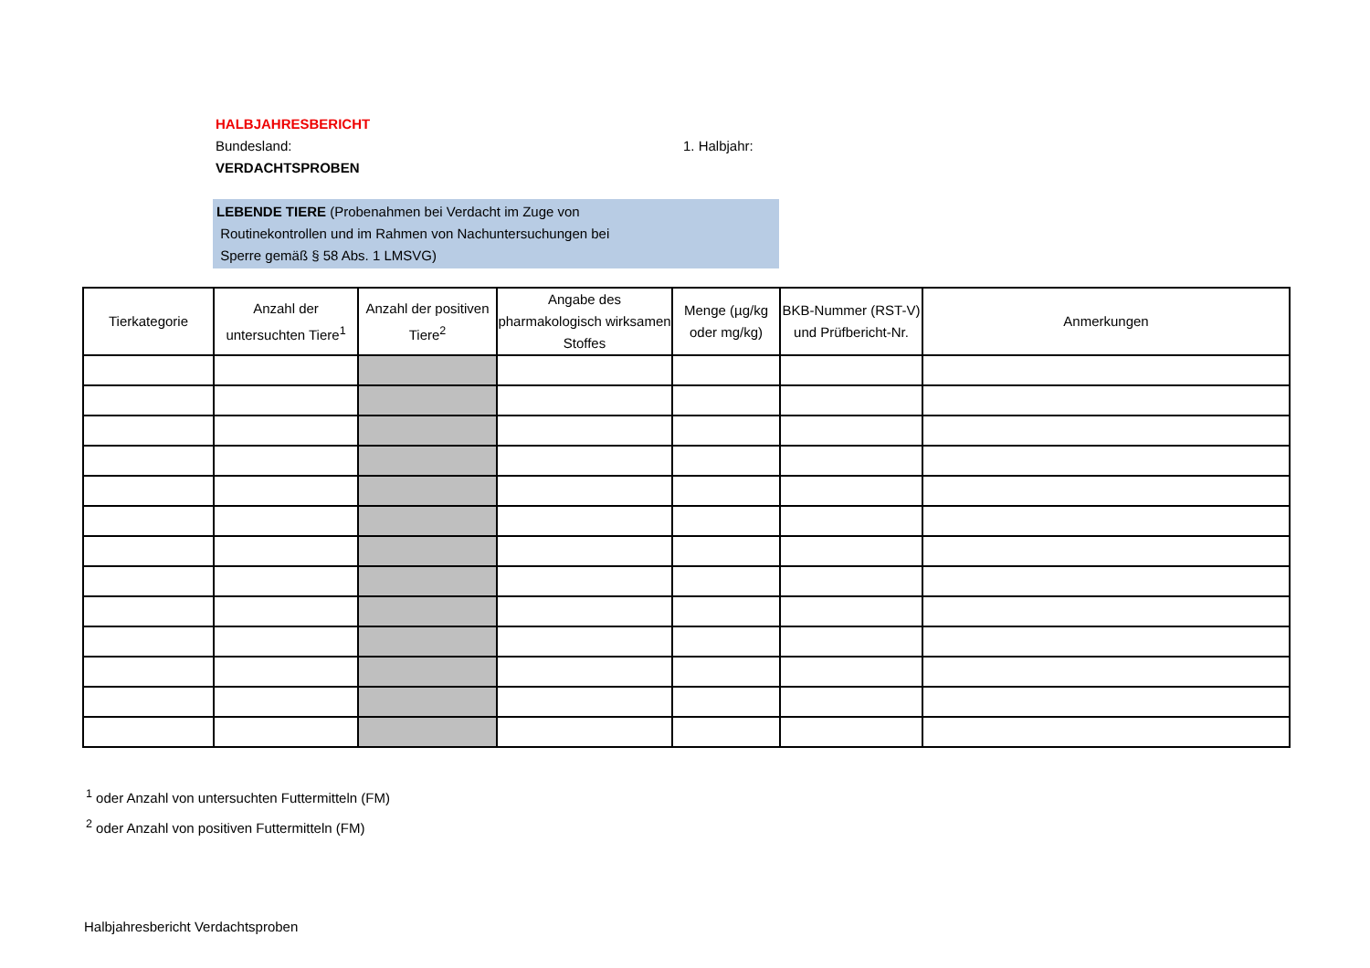HALBJAHRESBERICHT
Bundesland: 1. Halbjahr:
VERDACHTSPROBEN
LEBENDE TIERE (Probenahmen bei Verdacht im Zuge von
Routinekontrollen und im Rahmen von Nachuntersuchungen bei
Sperre gemäß § 58 Abs. 1 LMSVG)
| Tierkategorie | Anzahl der untersuchten Tiere<sup>1</sup> | Anzahl der positiven Tiere<sup>2</sup> | Angabe des pharmakologisch wirksamen Stoffes | Menge (µg/kg oder mg/kg) | BKB-Nummer (RST-V) und Prüfbericht-Nr. | Anmerkungen |
| --- | --- | --- | --- | --- | --- | --- |
<sup>1</sup> oder Anzahl von untersuchten Futtermitteln (FM)
<sup>2</sup> oder Anzahl von positiven Futtermitteln (FM)
Halbjahresbericht Verdachtsproben